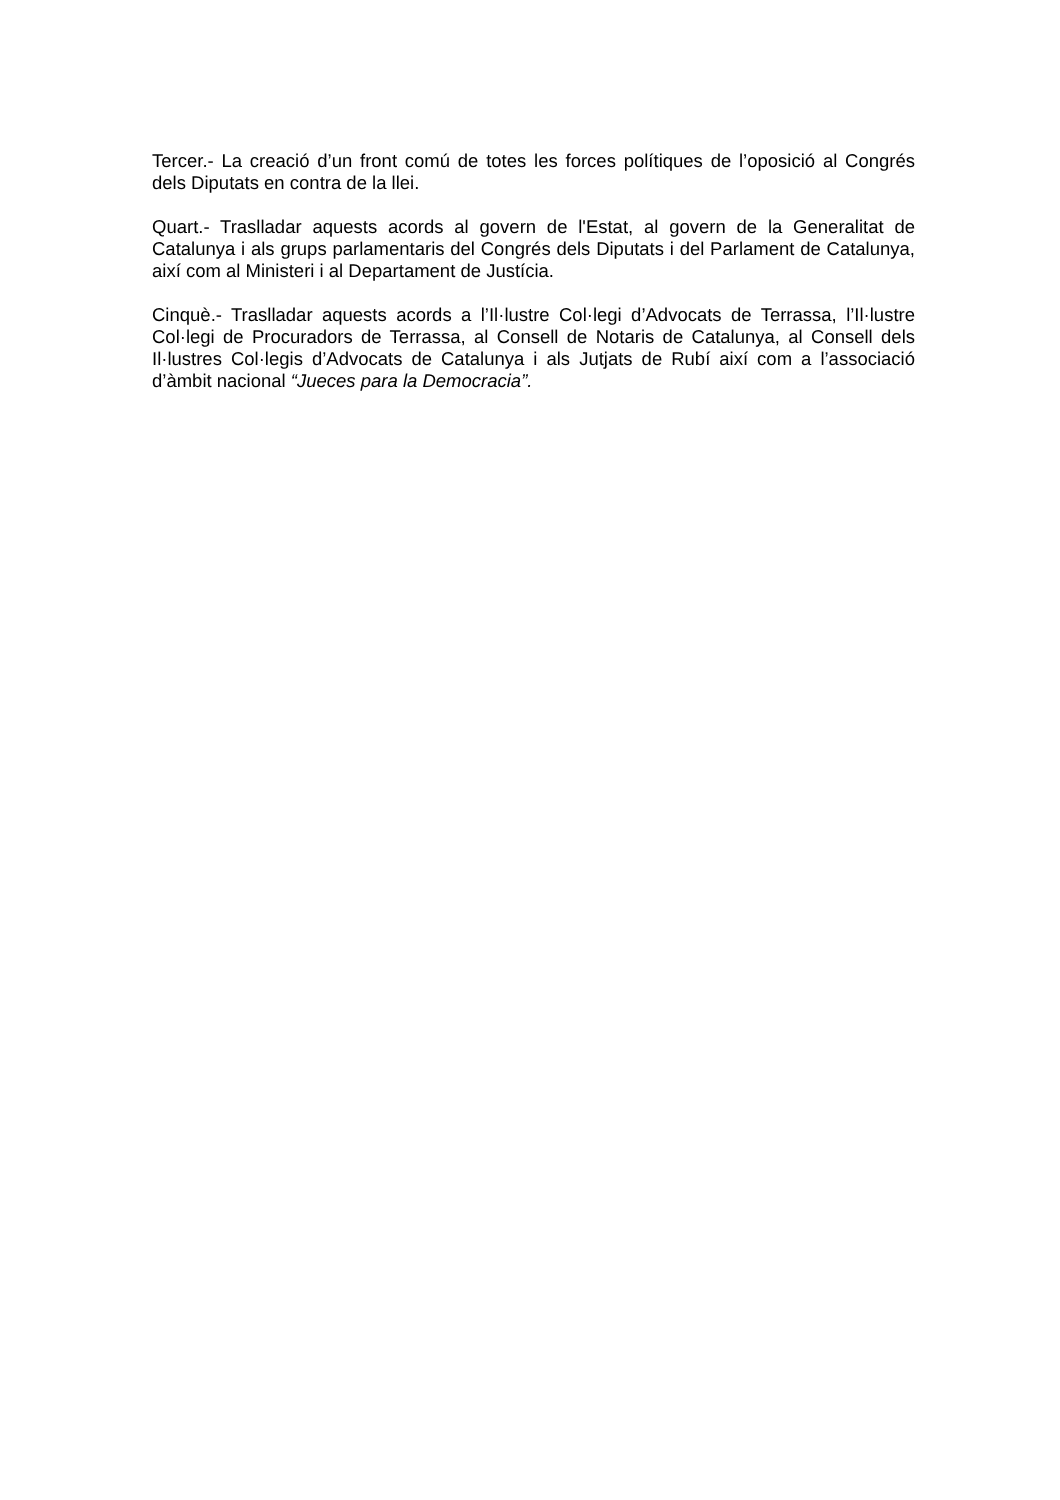Tercer.- La creació d’un front comú de totes les forces polítiques de l’oposició al Congrés dels Diputats en contra de la llei.
Quart.- Traslladar aquests acords al govern de l'Estat, al govern de la Generalitat de Catalunya i als grups parlamentaris del Congrés dels Diputats i del Parlament de Catalunya, així com al Ministeri i al Departament de Justícia.
Cinquè.- Traslladar aquests acords a l’Il·lustre Col·legi d’Advocats de Terrassa, l’Il·lustre Col·legi de Procuradors de Terrassa, al Consell de Notaris de Catalunya, al Consell dels Il·lustres Col·legis d’Advocats de Catalunya i als Jutjats de Rubí així com a l’associació d’àmbit nacional “Jueces para la Democracia”.